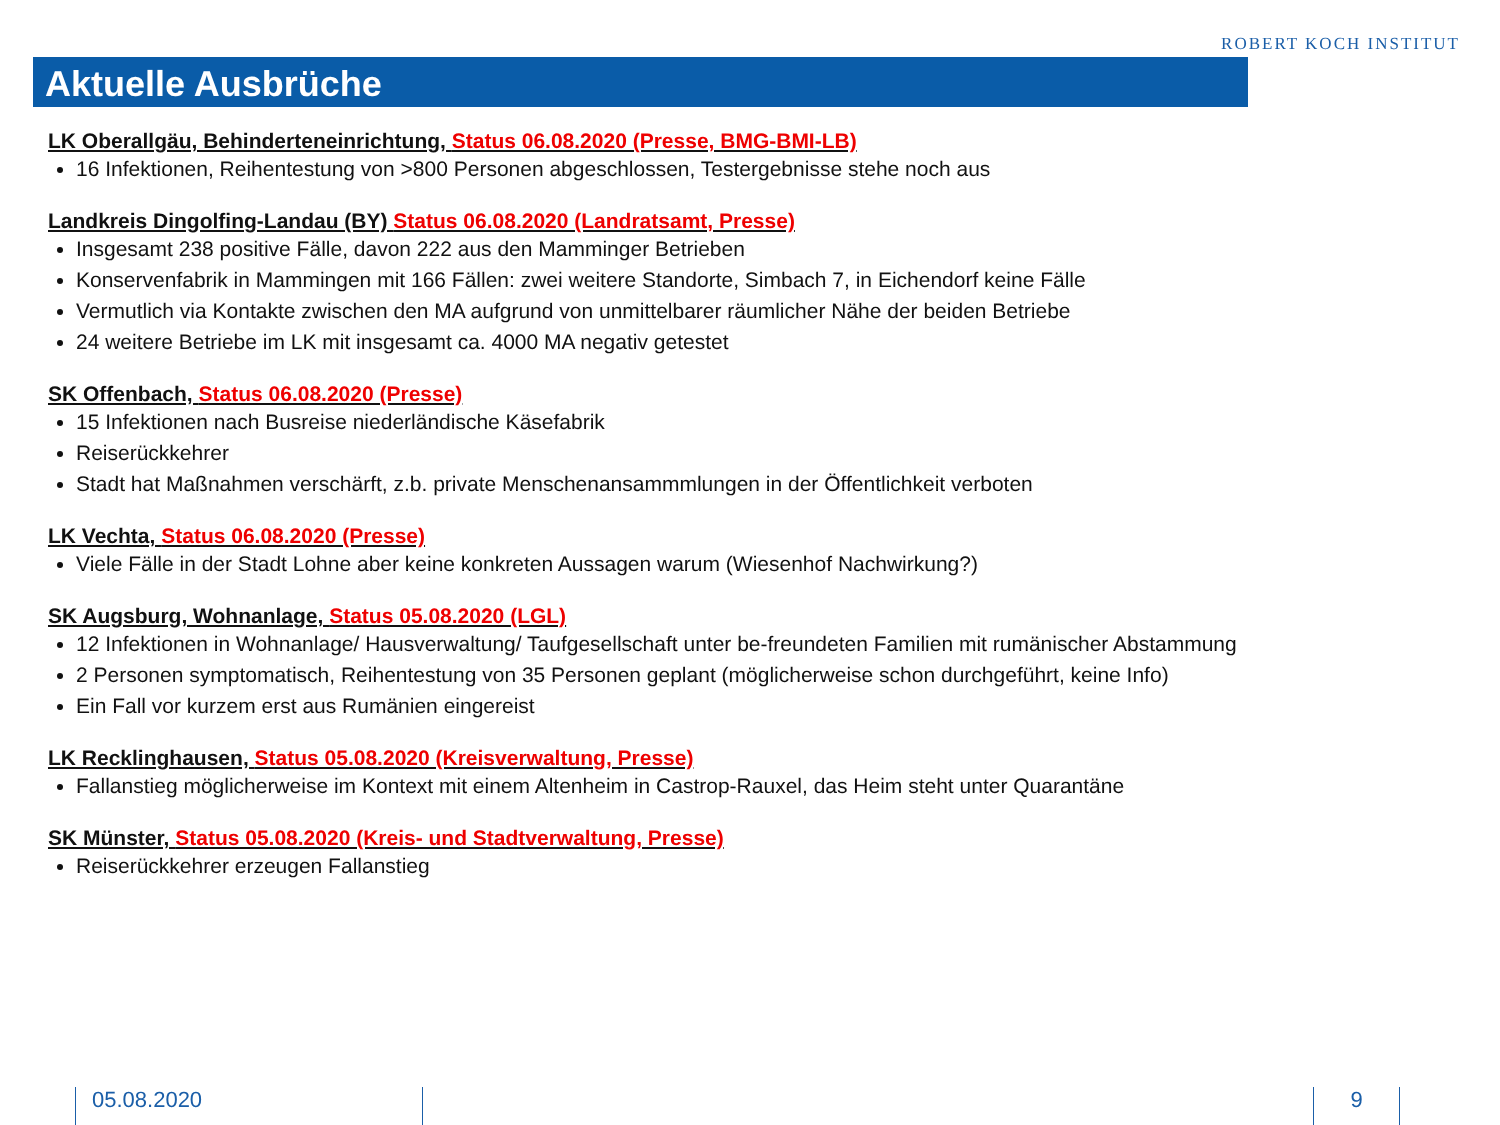ROBERT KOCH INSTITUT
Aktuelle Ausbrüche
LK Oberallgäu, Behinderteneinrichtung, Status 06.08.2020 (Presse, BMG-BMI-LB)
16 Infektionen, Reihentestung von >800 Personen abgeschlossen, Testergebnisse stehe noch aus
Landkreis Dingolfing-Landau (BY) Status 06.08.2020 (Landratsamt, Presse)
Insgesamt 238 positive Fälle, davon 222 aus den Mamminger Betrieben
Konservenfabrik in Mammingen mit 166 Fällen: zwei weitere Standorte, Simbach 7, in Eichendorf keine Fälle
Vermutlich via Kontakte zwischen den MA aufgrund von unmittelbarer räumlicher Nähe der beiden Betriebe
24 weitere Betriebe im LK mit insgesamt ca. 4000 MA negativ getestet
SK Offenbach, Status 06.08.2020 (Presse)
15 Infektionen nach Busreise niederländische Käsefabrik
Reiserückkehrer
Stadt hat Maßnahmen verschärft, z.b. private Menschenansammmlungen in der Öffentlichkeit verboten
LK Vechta, Status 06.08.2020 (Presse)
Viele Fälle in der Stadt Lohne aber keine konkreten Aussagen warum (Wiesenhof Nachwirkung?)
SK Augsburg, Wohnanlage, Status 05.08.2020 (LGL)
12 Infektionen in Wohnanlage/ Hausverwaltung/ Taufgesellschaft unter be-freundeten Familien mit rumänischer Abstammung
2 Personen symptomatisch, Reihentestung von 35 Personen geplant (möglicherweise schon durchgeführt, keine Info)
Ein Fall vor kurzem erst aus Rumänien eingereist
LK Recklinghausen, Status 05.08.2020 (Kreisverwaltung, Presse)
Fallanstieg möglicherweise im Kontext mit einem Altenheim in Castrop-Rauxel, das Heim steht unter Quarantäne
SK Münster, Status 05.08.2020 (Kreis- und Stadtverwaltung, Presse)
Reiserückkehrer erzeugen Fallanstieg
05.08.2020 9